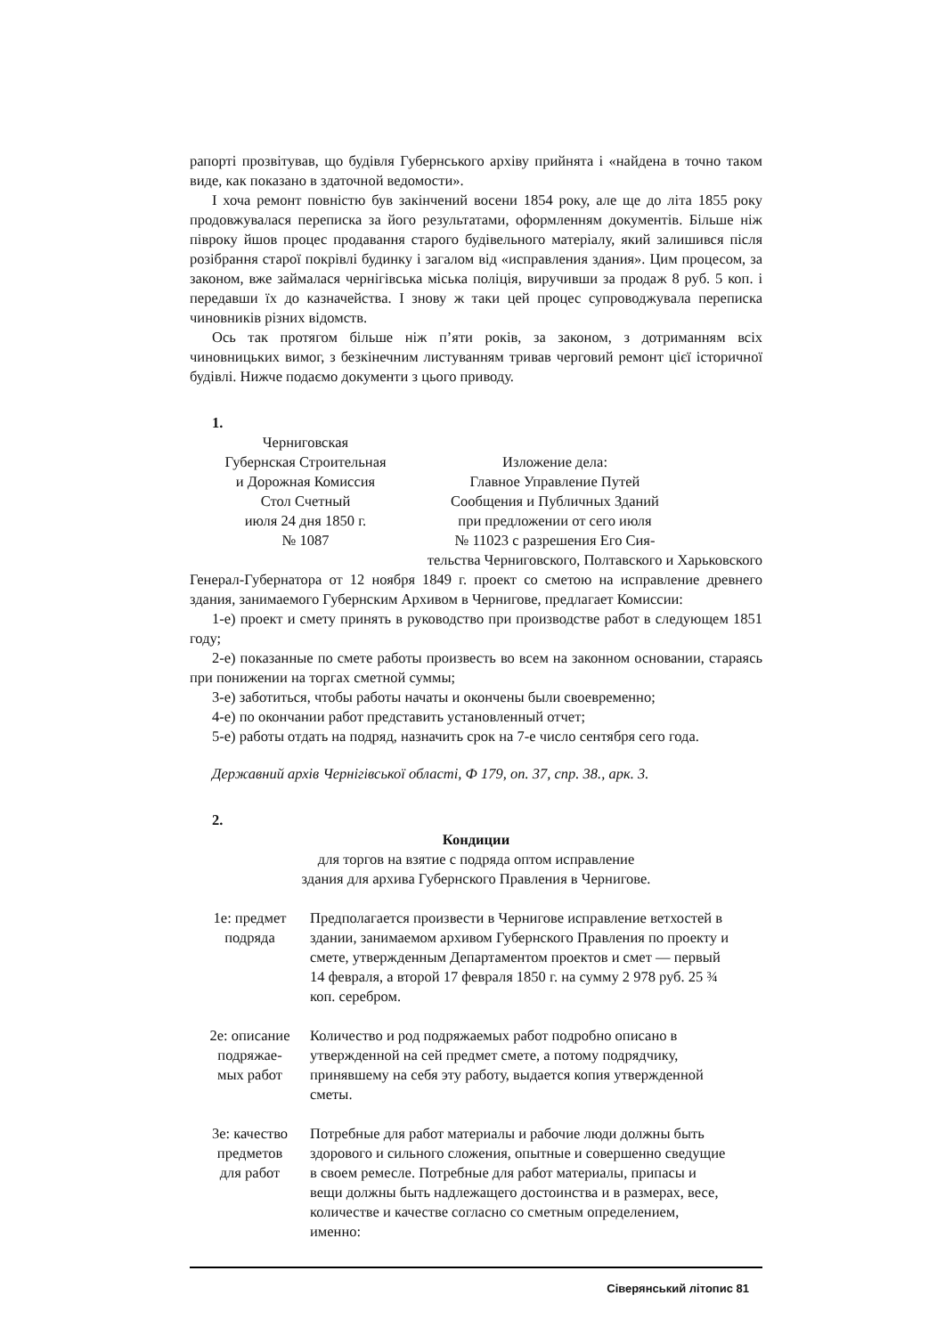рапорті прозвітував, що будівля Губернського архіву прийнята і «найдена в точно таком виде, как показано в здаточной ведомости».
І хоча ремонт повністю був закінчений восени 1854 року, але ще до літа 1855 року продовжувалася переписка за його результатами, оформленням документів. Більше ніж півроку йшов процес продавання старого будівельного матеріалу, який залишився після розібрання старої покрівлі будинку і загалом від «исправления здания». Цим процесом, за законом, вже займалася чернігівська міська поліція, виручивши за продаж 8 руб. 5 коп. і передавши їх до казначейства. І знову ж таки цей процес супроводжувала переписка чиновників різних відомств.
Ось так протягом більше ніж п’яти років, за законом, з дотриманням всіх чиновницьких вимог, з безкінечним листуванням тривав черговий ремонт цієї історичної будівлі. Нижче подаємо документи з цього приводу.
1.
Черниговская
Губернская Строительная
и Дорожная Комиссия
Стол Счетный
июля 24 дня 1850 г.
№ 1087
Изложение дела:
Главное Управление Путей
Сообщения и Публичных Зданий
при предложении от сего июля
№ 11023 с разрешения Его Сия-
тельства Черниговского, Полтавского и Харьковского
Генерал-Губернатора от 12 ноября 1849 г. проект со сметою на исправление древнего здания, занимаемого Губернским Архивом в Чернигове, предлагает Комиссии:
1-е) проект и смету принять в руководство при производстве работ в следующем 1851 году;
2-е) показанные по смете работы произвесть во всем на законном основании, стараясь при понижении на торгах сметной суммы;
3-е) заботиться, чтобы работы начаты и окончены были своевременно;
4-е) по окончании работ представить установленный отчет;
5-е) работы отдать на подряд, назначить срок на 7-е число сентября сего года.
Державний архів Чернігівської області, Ф 179, оп. 37, спр. 38., арк. 3.
2.
Кондиции
для торгов на взятие с подряда оптом исправление
здания для архива Губернского Правления в Чернигове.
1е: предмет
подряда
Предполагается произвести в Чернигове исправление ветхостей в здании, занимаемом архивом Губернского Правления по проекту и смете, утвержденным Департаментом проектов и смет — первый 14 февраля, а второй 17 февраля 1850 г. на сумму 2 978 руб. 25 ¾ коп. серебром.
2е: описание
подряжае-
мых работ
Количество и род подряжаемых работ подробно описано в утвержденной на сей предмет смете, а потому подрядчику, принявшему на себя эту работу, выдается копия утвержденной сметы.
3е: качество
предметов
для работ
Потребные для работ материалы и рабочие люди должны быть здорового и сильного сложения, опытные и совершенно сведущие в своем ремесле. Потребные для работ материалы, припасы и вещи должны быть надлежащего достоинства и в размерах, весе, количестве и качестве согласно со сметным определением, именно:
Сіверянський літопис 81